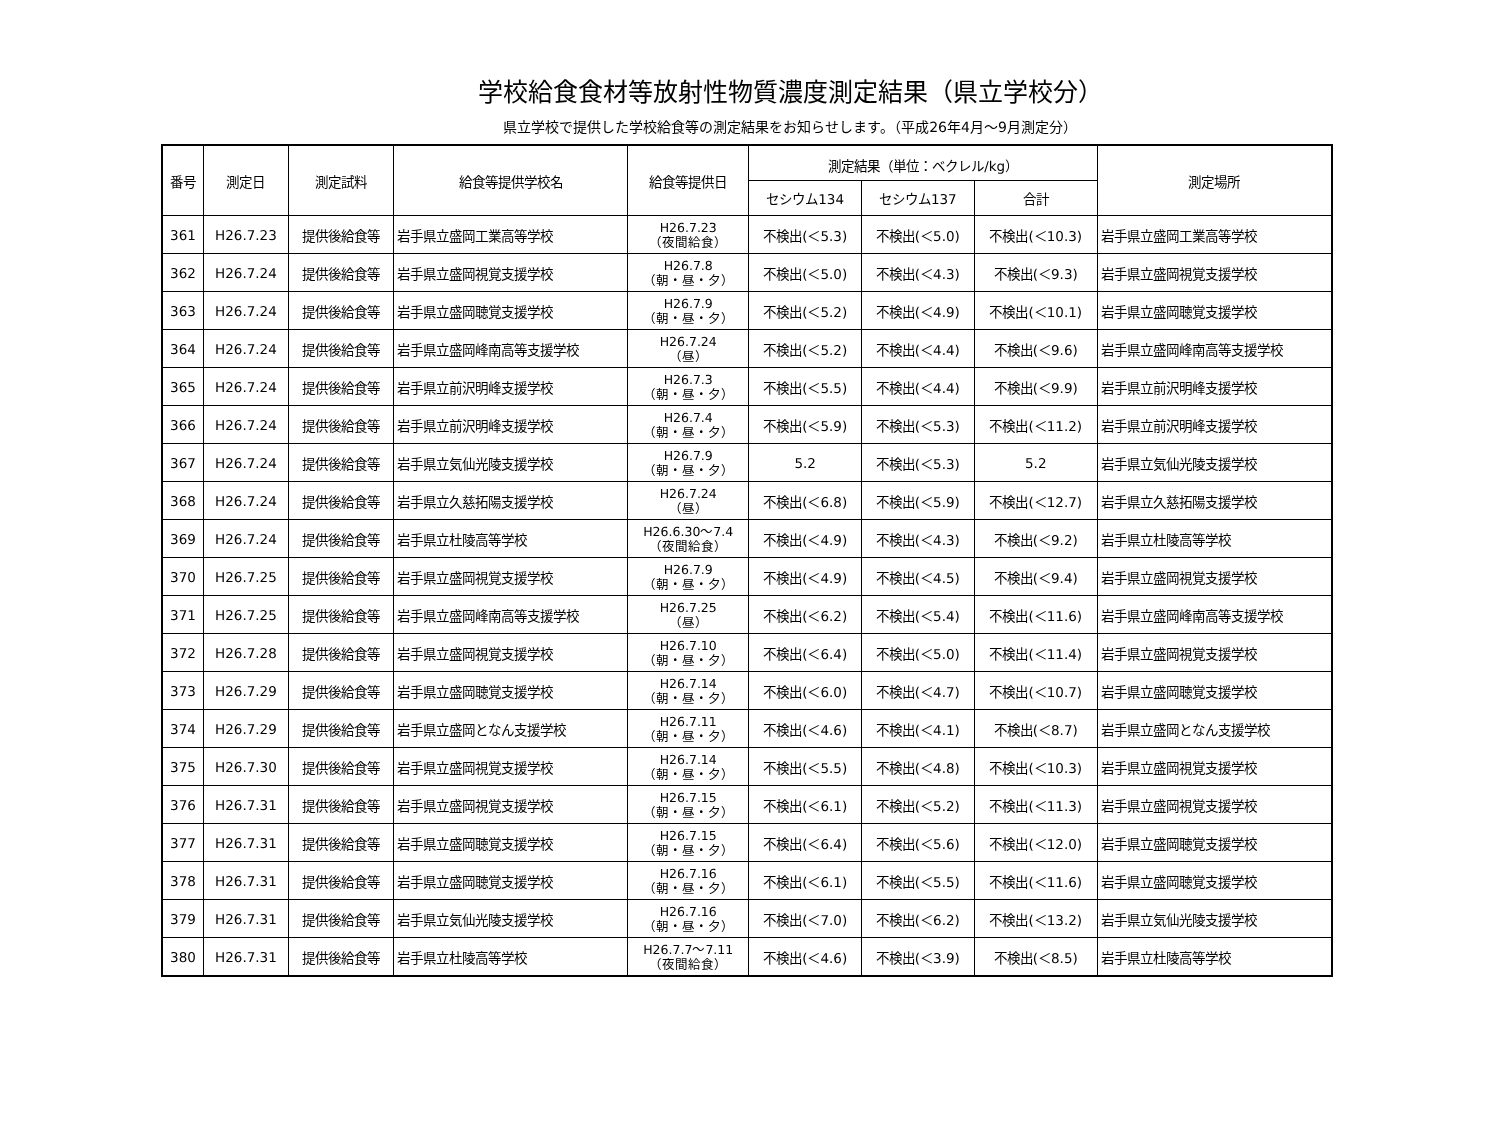学校給食食材等放射性物質濃度測定結果（県立学校分）
県立学校で提供した学校給食等の測定結果をお知らせします。（平成26年4月～9月測定分）
| 番号 | 測定日 | 測定試料 | 給食等提供学校名 | 給食等提供日 | 測定結果（単位：ベクレル/kg） | | | 測定場所 |
| --- | --- | --- | --- | --- | --- | --- | --- | --- |
| | | | | | セシウム134 | セシウム137 | 合計 | |
| 361 | H26.7.23 | 提供後給食等 | 岩手県立盛岡工業高等学校 | H26.7.23 （夜間給食） | 不検出(＜5.3) | 不検出(＜5.0) | 不検出(＜10.3) | 岩手県立盛岡工業高等学校 |
| 362 | H26.7.24 | 提供後給食等 | 岩手県立盛岡視覚支援学校 | H26.7.8 （朝・昼・夕） | 不検出(＜5.0) | 不検出(＜4.3) | 不検出(＜9.3) | 岩手県立盛岡視覚支援学校 |
| 363 | H26.7.24 | 提供後給食等 | 岩手県立盛岡聴覚支援学校 | H26.7.9 （朝・昼・夕） | 不検出(＜5.2) | 不検出(＜4.9) | 不検出(＜10.1) | 岩手県立盛岡聴覚支援学校 |
| 364 | H26.7.24 | 提供後給食等 | 岩手県立盛岡峰南高等支援学校 | H26.7.24 （昼） | 不検出(＜5.2) | 不検出(＜4.4) | 不検出(＜9.6) | 岩手県立盛岡峰南高等支援学校 |
| 365 | H26.7.24 | 提供後給食等 | 岩手県立前沢明峰支援学校 | H26.7.3 （朝・昼・夕） | 不検出(＜5.5) | 不検出(＜4.4) | 不検出(＜9.9) | 岩手県立前沢明峰支援学校 |
| 366 | H26.7.24 | 提供後給食等 | 岩手県立前沢明峰支援学校 | H26.7.4 （朝・昼・夕） | 不検出(＜5.9) | 不検出(＜5.3) | 不検出(＜11.2) | 岩手県立前沢明峰支援学校 |
| 367 | H26.7.24 | 提供後給食等 | 岩手県立気仙光陵支援学校 | H26.7.9 （朝・昼・夕） | 5.2 | 不検出(＜5.3) | 5.2 | 岩手県立気仙光陵支援学校 |
| 368 | H26.7.24 | 提供後給食等 | 岩手県立久慈拓陽支援学校 | H26.7.24 （昼） | 不検出(＜6.8) | 不検出(＜5.9) | 不検出(＜12.7) | 岩手県立久慈拓陽支援学校 |
| 369 | H26.7.24 | 提供後給食等 | 岩手県立杜陵高等学校 | H26.6.30～7.4 （夜間給食） | 不検出(＜4.9) | 不検出(＜4.3) | 不検出(＜9.2) | 岩手県立杜陵高等学校 |
| 370 | H26.7.25 | 提供後給食等 | 岩手県立盛岡視覚支援学校 | H26.7.9 （朝・昼・夕） | 不検出(＜4.9) | 不検出(＜4.5) | 不検出(＜9.4) | 岩手県立盛岡視覚支援学校 |
| 371 | H26.7.25 | 提供後給食等 | 岩手県立盛岡峰南高等支援学校 | H26.7.25 （昼） | 不検出(＜6.2) | 不検出(＜5.4) | 不検出(＜11.6) | 岩手県立盛岡峰南高等支援学校 |
| 372 | H26.7.28 | 提供後給食等 | 岩手県立盛岡視覚支援学校 | H26.7.10 （朝・昼・夕） | 不検出(＜6.4) | 不検出(＜5.0) | 不検出(＜11.4) | 岩手県立盛岡視覚支援学校 |
| 373 | H26.7.29 | 提供後給食等 | 岩手県立盛岡聴覚支援学校 | H26.7.14 （朝・昼・夕） | 不検出(＜6.0) | 不検出(＜4.7) | 不検出(＜10.7) | 岩手県立盛岡聴覚支援学校 |
| 374 | H26.7.29 | 提供後給食等 | 岩手県立盛岡となん支援学校 | H26.7.11 （朝・昼・夕） | 不検出(＜4.6) | 不検出(＜4.1) | 不検出(＜8.7) | 岩手県立盛岡となん支援学校 |
| 375 | H26.7.30 | 提供後給食等 | 岩手県立盛岡視覚支援学校 | H26.7.14 （朝・昼・夕） | 不検出(＜5.5) | 不検出(＜4.8) | 不検出(＜10.3) | 岩手県立盛岡視覚支援学校 |
| 376 | H26.7.31 | 提供後給食等 | 岩手県立盛岡視覚支援学校 | H26.7.15 （朝・昼・夕） | 不検出(＜6.1) | 不検出(＜5.2) | 不検出(＜11.3) | 岩手県立盛岡視覚支援学校 |
| 377 | H26.7.31 | 提供後給食等 | 岩手県立盛岡聴覚支援学校 | H26.7.15 （朝・昼・夕） | 不検出(＜6.4) | 不検出(＜5.6) | 不検出(＜12.0) | 岩手県立盛岡聴覚支援学校 |
| 378 | H26.7.31 | 提供後給食等 | 岩手県立盛岡聴覚支援学校 | H26.7.16 （朝・昼・夕） | 不検出(＜6.1) | 不検出(＜5.5) | 不検出(＜11.6) | 岩手県立盛岡聴覚支援学校 |
| 379 | H26.7.31 | 提供後給食等 | 岩手県立気仙光陵支援学校 | H26.7.16 （朝・昼・夕） | 不検出(＜7.0) | 不検出(＜6.2) | 不検出(＜13.2) | 岩手県立気仙光陵支援学校 |
| 380 | H26.7.31 | 提供後給食等 | 岩手県立杜陵高等学校 | H26.7.7～7.11 （夜間給食） | 不検出(＜4.6) | 不検出(＜3.9) | 不検出(＜8.5) | 岩手県立杜陵高等学校 |